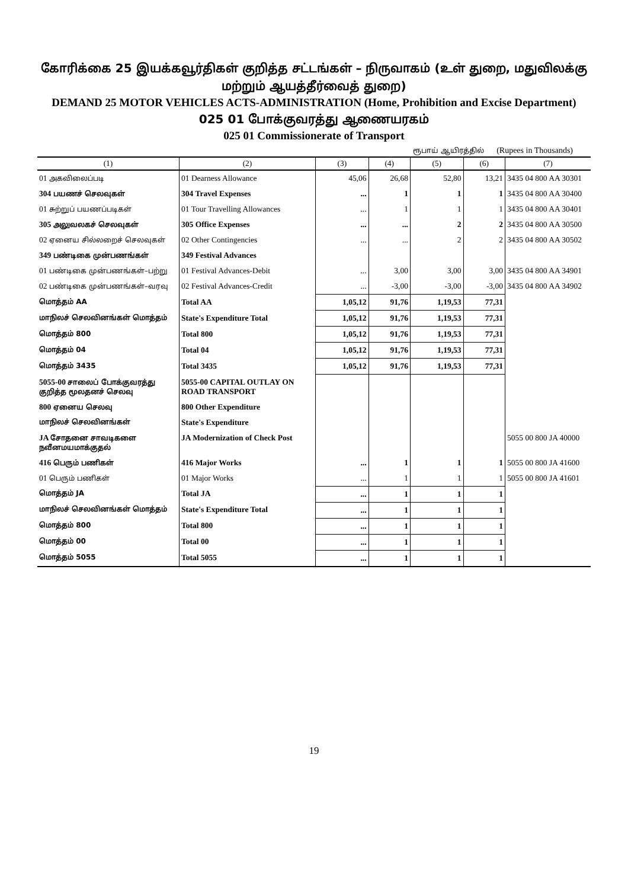கோரிக்கை 25 இயக்கவூர்திகள் குறித்த சட்டங்கள் – நிருவாகம் (உள் துறை, மதுவிலக்கு மற்றும் ஆயத்தீர்வைத் துறை)
DEMAND 25 MOTOR VEHICLES ACTS-ADMINISTRATION (Home, Prohibition and Excise Department)
025 01 போக்குவரத்து ஆணையரகம்
025 01 Commissionerate of Transport
ரூபாய் ஆயிரத்தில் (Rupees in Thousands)
| (1) | (2) | (3) | (4) | (5) | (6) | (7) |
| --- | --- | --- | --- | --- | --- | --- |
| 01 அகவிலைப்படி | 01 Dearness Allowance | 45,06 | 26,68 | 52,80 | 13,21 | 3435 04 800 AA 30301 |
| 304 பயணச் செலவுகள் | 304 Travel Expenses | ... | 1 | 1 | 1 | 3435 04 800 AA 30400 |
| 01 சுற்றுப் பயணப்படிகள் | 01 Tour Travelling Allowances | ... | 1 | 1 | 1 | 3435 04 800 AA 30401 |
| 305 அலுவலகச் செலவுகள் | 305 Office Expenses | ... | ... | 2 | 2 | 3435 04 800 AA 30500 |
| 02 ஏனைய சில்லறைச் செலவுகள் | 02 Other Contingencies | ... | ... | 2 | 2 | 3435 04 800 AA 30502 |
| 349 பண்டிகை முன்பணங்கள் | 349 Festival Advances | | | | | |
| 01 பண்டிகை முன்பணங்கள்–பற்று | 01 Festival Advances-Debit | ... | 3,00 | 3,00 | 3,00 | 3435 04 800 AA 34901 |
| 02 பண்டிகை முன்பணங்கள்–வரவு | 02 Festival Advances-Credit | ... | -3,00 | -3,00 | -3,00 | 3435 04 800 AA 34902 |
| மொத்தம் AA | Total AA | 1,05,12 | 91,76 | 1,19,53 | 77,31 | |
| மாநிலச் செலவினங்கள் மொத்தம் | State's Expenditure Total | 1,05,12 | 91,76 | 1,19,53 | 77,31 | |
| மொத்தம் 800 | Total 800 | 1,05,12 | 91,76 | 1,19,53 | 77,31 | |
| மொத்தம் 04 | Total 04 | 1,05,12 | 91,76 | 1,19,53 | 77,31 | |
| மொத்தம் 3435 | Total 3435 | 1,05,12 | 91,76 | 1,19,53 | 77,31 | |
| 5055-00 சாலைப் போக்குவரத்து குறித்த மூலதனச் செலவு | 5055-00 CAPITAL OUTLAY ON ROAD TRANSPORT | | | | | |
| 800 ஏனைய செலவு | 800 Other Expenditure | | | | | |
| மாநிலச் செலவினங்கள் | State's Expenditure | | | | | |
| JA சோதனை சாவடிகளை நவீனமயமாக்குதல் | JA Modernization of Check Post | | | | | 5055 00 800 JA 40000 |
| 416 பெரும் பணிகள் | 416 Major Works | ... | 1 | 1 | 1 | 5055 00 800 JA 41600 |
| 01 பெரும் பணிகள் | 01 Major Works | ... | 1 | 1 | 1 | 5055 00 800 JA 41601 |
| மொத்தம் JA | Total JA | ... | 1 | 1 | 1 | |
| மாநிலச் செலவினங்கள் மொத்தம் | State's Expenditure Total | ... | 1 | 1 | 1 | |
| மொத்தம் 800 | Total 800 | ... | 1 | 1 | 1 | |
| மொத்தம் 00 | Total 00 | ... | 1 | 1 | 1 | |
| மொத்தம் 5055 | Total 5055 | ... | 1 | 1 | 1 | |
19